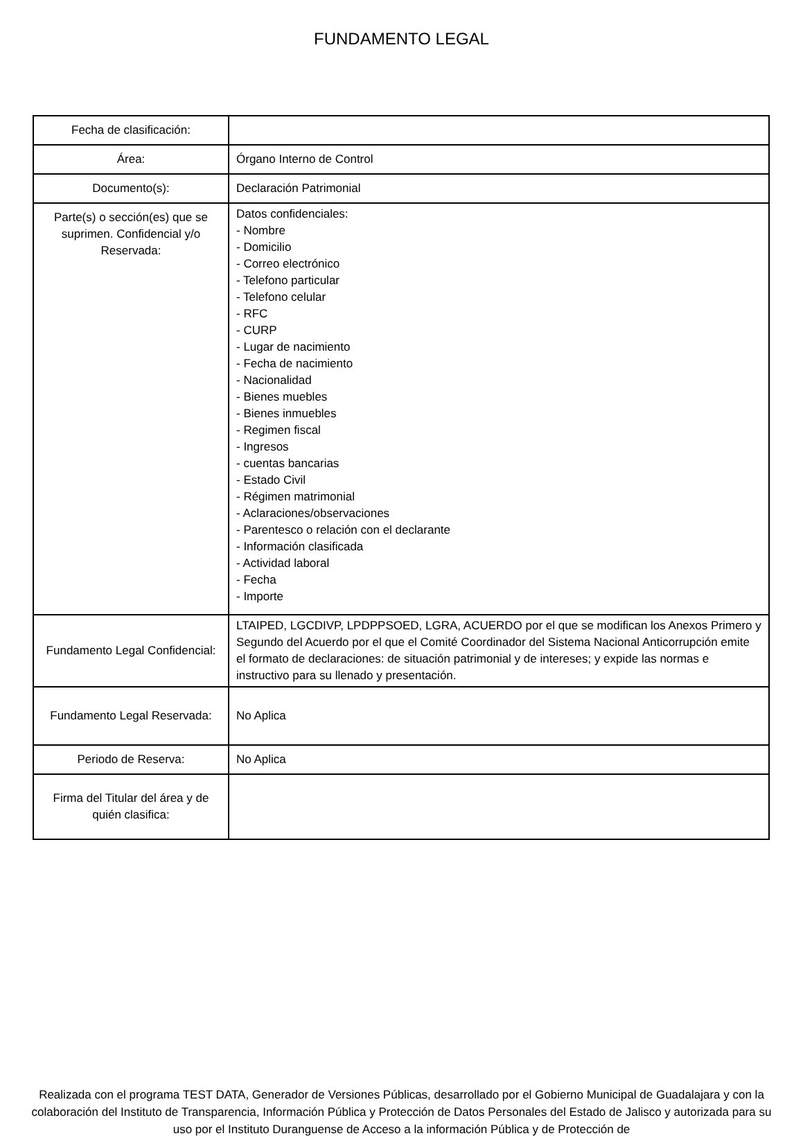FUNDAMENTO LEGAL
| Fecha de clasificación: | |
| Área: | Órgano Interno de Control |
| Documento(s): | Declaración Patrimonial |
| Parte(s) o sección(es) que se suprimen. Confidencial y/o Reservada: | Datos confidenciales: - Nombre - Domicilio - Correo electrónico - Telefono particular - Telefono celular - RFC - CURP - Lugar de nacimiento - Fecha de nacimiento - Nacionalidad - Bienes muebles - Bienes inmuebles - Regimen fiscal - Ingresos - cuentas bancarias - Estado Civil - Régimen matrimonial - Aclaraciones/observaciones - Parentesco o relación con el declarante - Información clasificada - Actividad laboral - Fecha - Importe |
| Fundamento Legal Confidencial: | LTAIPED, LGCDIVP, LPDPPSOED, LGRA, ACUERDO por el que se modifican los Anexos Primero y Segundo del Acuerdo por el que el Comité Coordinador del Sistema Nacional Anticorrupción emite el formato de declaraciones: de situación patrimonial y de intereses; y expide las normas e instructivo para su llenado y presentación. |
| Fundamento Legal Reservada: | No Aplica |
| Periodo de Reserva: | No Aplica |
| Firma del Titular del área y de quién clasifica: | |
Realizada con el programa TEST DATA, Generador de Versiones Públicas, desarrollado por el Gobierno Municipal de Guadalajara y con la colaboración del Instituto de Transparencia, Información Pública y Protección de Datos Personales del Estado de Jalisco y autorizada para su uso por el Instituto Duranguense de Acceso a la información Pública y de Protección de